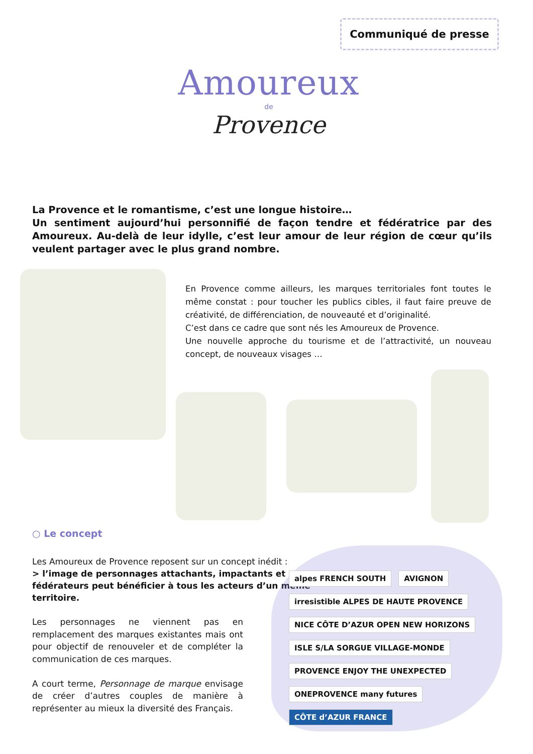Communiqué de presse
Amoureux
de
Provence
La Provence et le romantisme, c’est une longue histoire…
Un sentiment aujourd’hui personnifié de façon tendre et fédératrice par des Amoureux. Au-delà de leur idylle, c’est leur amour de leur région de cœur qu’ils veulent partager avec le plus grand nombre.
En Provence comme ailleurs, les marques territoriales font toutes le même constat : pour toucher les publics cibles, il faut faire preuve de créativité, de différenciation, de nouveauté et d’originalité.
C’est dans ce cadre que sont nés les Amoureux de Provence.
Une nouvelle approche du tourisme et de l’attractivité, un nouveau concept, de nouveaux visages …
○ Le concept
Les Amoureux de Provence reposent sur un concept inédit :
> l’image de personnages attachants, impactants et fédérateurs peut bénéficier à tous les acteurs d’un même territoire.
Les personnages ne viennent pas en remplacement des marques existantes mais ont pour objectif de renouveler et de compléter la communication de ces marques.
A court terme, Personnage de marque envisage de créer d’autres couples de manière à représenter au mieux la diversité des Français.
alpes FRENCH SOUTH AVIGNON irresistible ALPES DE HAUTE PROVENCE NICE CÔTE D’AZUR OPEN NEW HORIZONS ISLE S/LA SORGUE VILLAGE-MONDE PROVENCE ENJOY THE UNEXPECTED ONEPROVENCE many futures CÔTE d’AZUR FRANCE